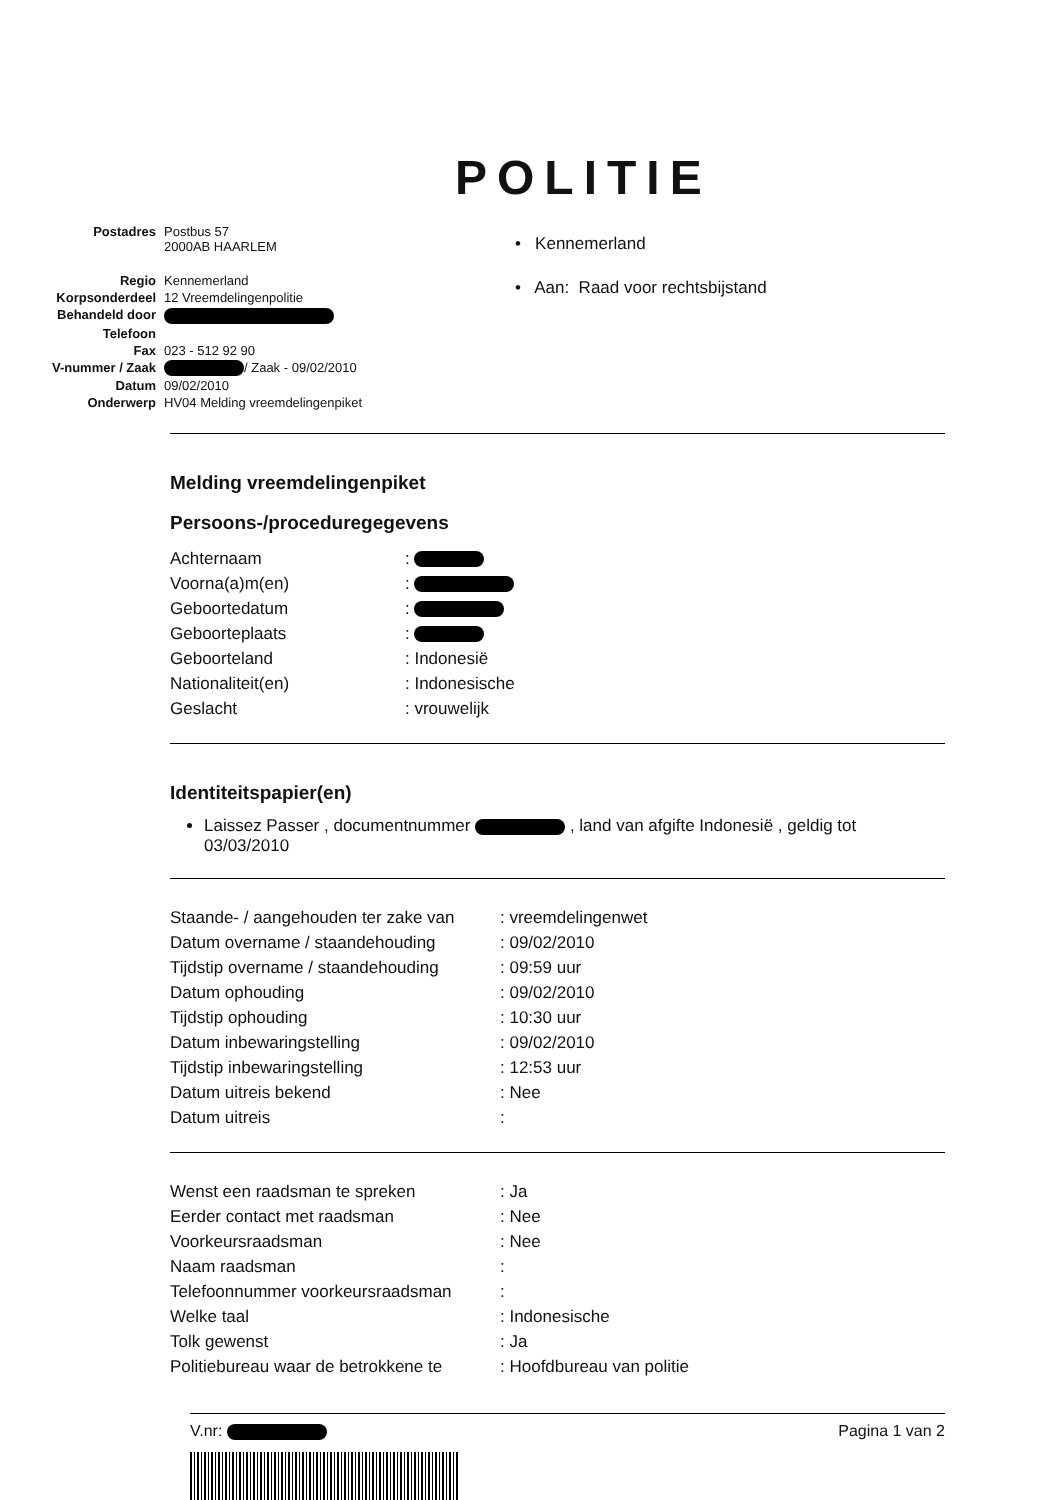POLITIE
| Postadres | Postbus 57 2000AB HAARLEM |
| Regio | Kennemerland |
| Korpsonderdeel | 12 Vreemdelingenpolitie |
| Behandeld door | |
| Telefoon | |
| Fax | 023 - 512 92 90 |
| V-nummer / Zaak | / Zaak - 09/02/2010 |
| Datum | 09/02/2010 |
| Onderwerp | HV04 Melding vreemdelingenpiket |
• Kennemerland
• Aan: Raad voor rechtsbijstand
Melding vreemdelingenpiket
Persoons-/proceduregegevens
| Achternaam | : |
| Voorna(a)m(en) | : |
| Geboortedatum | : |
| Geboorteplaats | : |
| Geboorteland | : Indonesië |
| Nationaliteit(en) | : Indonesische |
| Geslacht | : vrouwelijk |
Identiteitspapier(en)
Laissez Passer , documentnummer , land van afgifte Indonesië , geldig tot 03/03/2010
| Staande- / aangehouden ter zake van | : vreemdelingenwet |
| Datum overname / staandehouding | : 09/02/2010 |
| Tijdstip overname / staandehouding | : 09:59 uur |
| Datum ophouding | : 09/02/2010 |
| Tijdstip ophouding | : 10:30 uur |
| Datum inbewaringstelling | : 09/02/2010 |
| Tijdstip inbewaringstelling | : 12:53 uur |
| Datum uitreis bekend | : Nee |
| Datum uitreis | : |
| Wenst een raadsman te spreken | : Ja |
| Eerder contact met raadsman | : Nee |
| Voorkeursraadsman | : Nee |
| Naam raadsman | : |
| Telefoonnummer voorkeursraadsman | : |
| Welke taal | : Indonesische |
| Tolk gewenst | : Ja |
| Politiebureau waar de betrokkene te | : Hoofdbureau van politie |
V.nr: Pagina 1 van 2